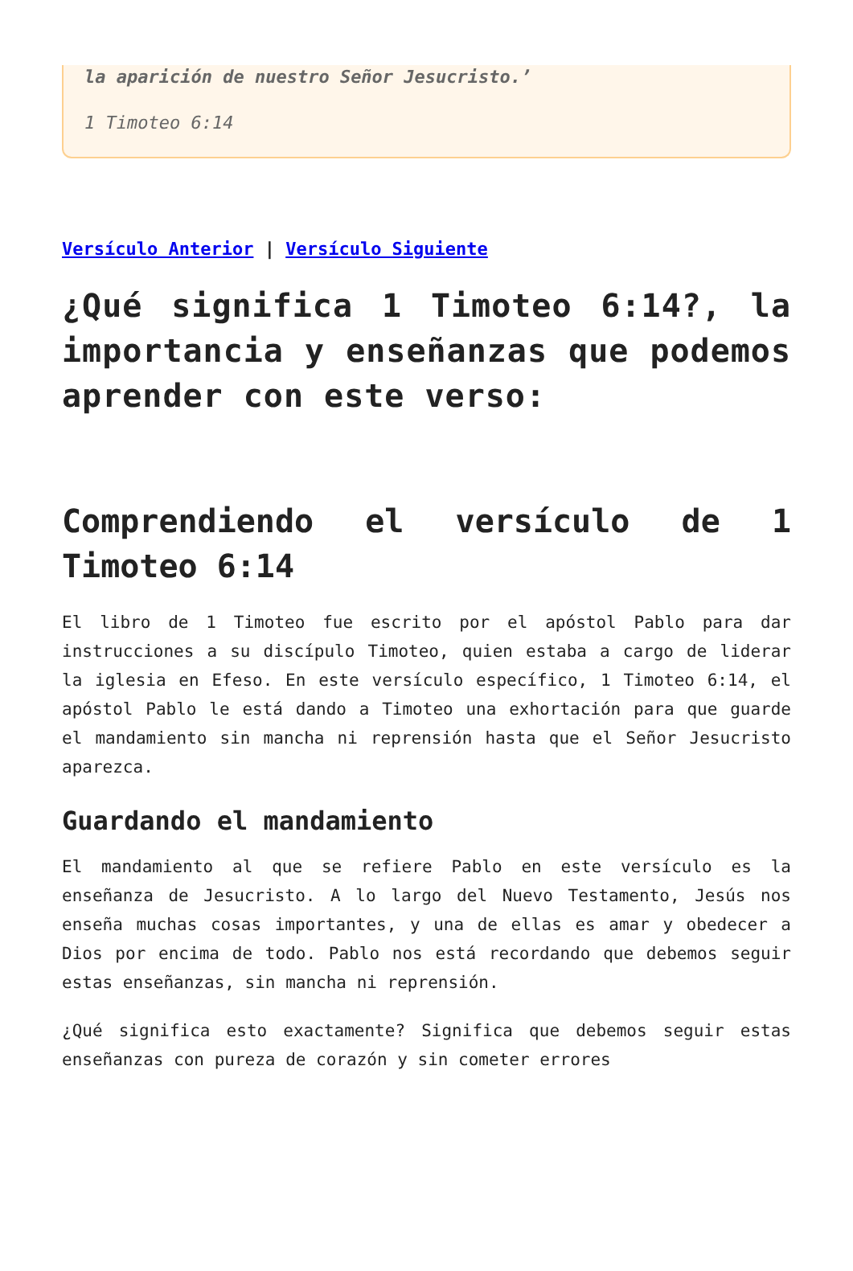la aparición de nuestro Señor Jesucristo.’
1 Timoteo 6:14
Versículo Anterior | Versículo Siguiente
¿Qué significa 1 Timoteo 6:14?, la importancia y enseñanzas que podemos aprender con este verso:
Comprendiendo el versículo de 1 Timoteo 6:14
El libro de 1 Timoteo fue escrito por el apóstol Pablo para dar instrucciones a su discípulo Timoteo, quien estaba a cargo de liderar la iglesia en Efeso. En este versículo específico, 1 Timoteo 6:14, el apóstol Pablo le está dando a Timoteo una exhortación para que guarde el mandamiento sin mancha ni reprensión hasta que el Señor Jesucristo aparezca.
Guardando el mandamiento
El mandamiento al que se refiere Pablo en este versículo es la enseñanza de Jesucristo. A lo largo del Nuevo Testamento, Jesús nos enseña muchas cosas importantes, y una de ellas es amar y obedecer a Dios por encima de todo. Pablo nos está recordando que debemos seguir estas enseñanzas, sin mancha ni reprensión.
¿Qué significa esto exactamente? Significa que debemos seguir estas enseñanzas con pureza de corazón y sin cometer errores